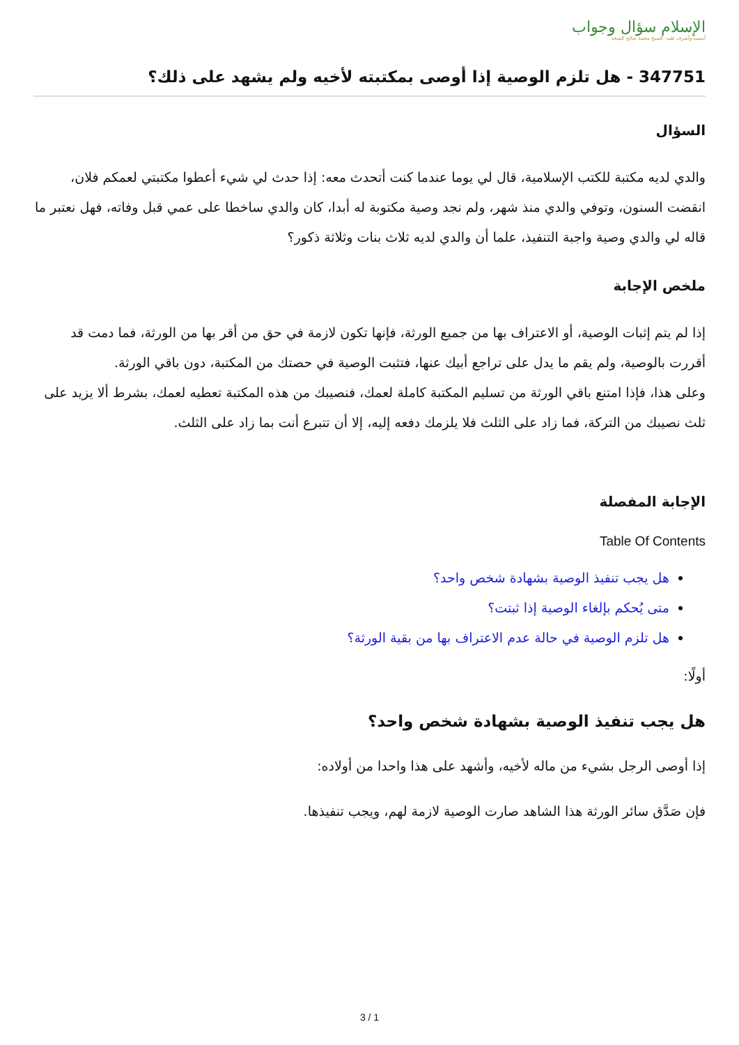الإسلام سؤال وجواب
أسسه وأشرف عليه: الشيخ محمد صالح المنجد
347751 - هل تلزم الوصية إذا أوصى بمكتبته لأخيه ولم يشهد على ذلك؟
السؤال
والدي لديه مكتبة للكتب الإسلامية، قال لي يوما عندما كنت أتحدث معه: إذا حدث لي شيء أعطوا مكتبتي لعمكم فلان، انقضت السنون، وتوفي والدي منذ شهر، ولم نجد وصية مكتوبة له أبدا، كان والدي ساخطا على عمي قبل وفاته، فهل نعتبر ما قاله لي والدي وصية واجبة التنفيذ، علما أن والدي لديه ثلاث بنات وثلاثة ذكور؟
ملخص الإجابة
إذا لم يتم إثبات الوصية، أو الاعتراف بها من جميع الورثة، فإنها تكون لازمة في حق من أقر بها من الورثة، فما دمت قد أقررت بالوصية، ولم يقم ما يدل على تراجع أبيك عنها، فتثبت الوصية في حصتك من المكتبة، دون باقي الورثة.
وعلى هذا، فإذا امتنع باقي الورثة من تسليم المكتبة كاملة لعمك، فنصيبك من هذه المكتبة تعطيه لعمك، بشرط ألا يزيد على ثلث نصيبك من التركة، فما زاد على الثلث فلا يلزمك دفعه إليه، إلا أن تتبرع أنت بما زاد على الثلث.
الإجابة المفصلة
Table Of Contents
هل يجب تنفيذ الوصية بشهادة شخص واحد؟
متى يُحكم بإلغاء الوصية إذا ثبتت؟
هل تلزم الوصية في حالة عدم الاعتراف بها من بقية الورثة؟
أولًا:
هل يجب تنفيذ الوصية بشهادة شخص واحد؟
إذا أوصى الرجل بشيء من ماله لأخيه، وأشهد على هذا واحدا من أولاده:
فإن صَدَّق سائر الورثة هذا الشاهد صارت الوصية لازمة لهم، ويجب تنفيذها.
3 / 1